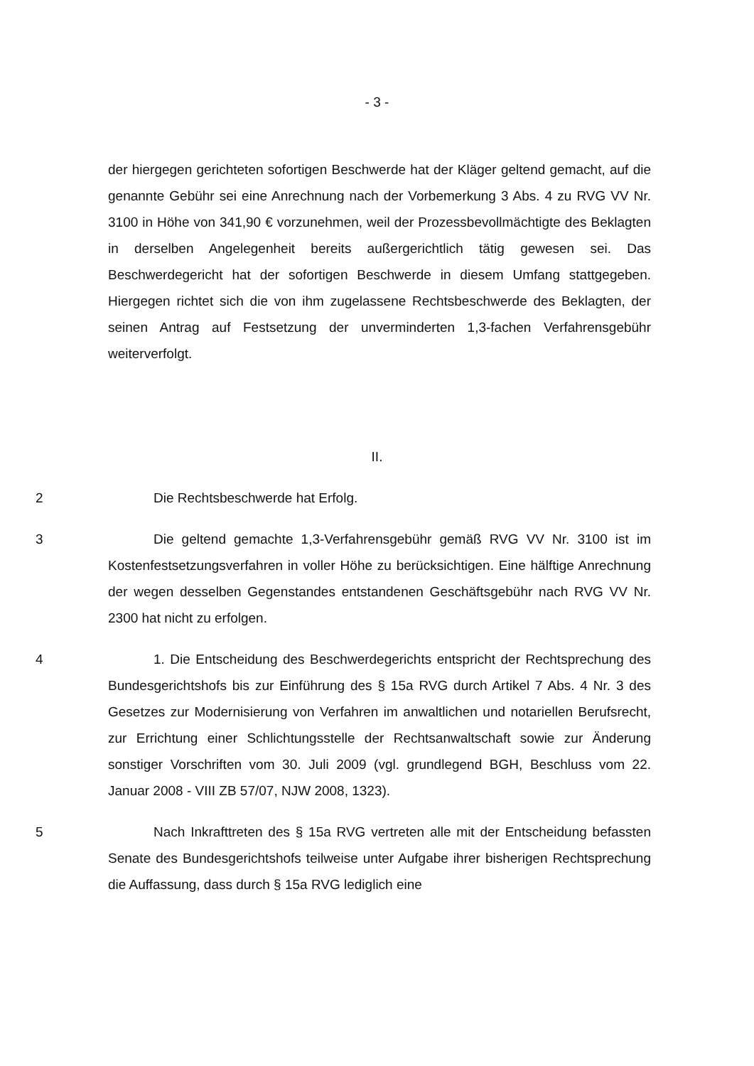- 3 -
der hiergegen gerichteten sofortigen Beschwerde hat der Kläger geltend gemacht, auf die genannte Gebühr sei eine Anrechnung nach der Vorbemerkung 3 Abs. 4 zu RVG VV Nr. 3100 in Höhe von 341,90 € vorzunehmen, weil der Prozessbevollmächtigte des Beklagten in derselben Angelegenheit bereits außergerichtlich tätig gewesen sei. Das Beschwerdegericht hat der sofortigen Beschwerde in diesem Umfang stattgegeben. Hiergegen richtet sich die von ihm zugelassene Rechtsbeschwerde des Beklagten, der seinen Antrag auf Festsetzung der unverminderten 1,3-fachen Verfahrensgebühr weiterverfolgt.
II.
2 Die Rechtsbeschwerde hat Erfolg.
3 Die geltend gemachte 1,3-Verfahrensgebühr gemäß RVG VV Nr. 3100 ist im Kostenfestsetzungsverfahren in voller Höhe zu berücksichtigen. Eine hälftige Anrechnung der wegen desselben Gegenstandes entstandenen Geschäftsgebühr nach RVG VV Nr. 2300 hat nicht zu erfolgen.
4 1. Die Entscheidung des Beschwerdegerichts entspricht der Rechtsprechung des Bundesgerichtshofs bis zur Einführung des § 15a RVG durch Artikel 7 Abs. 4 Nr. 3 des Gesetzes zur Modernisierung von Verfahren im anwaltlichen und notariellen Berufsrecht, zur Errichtung einer Schlichtungsstelle der Rechtsanwaltschaft sowie zur Änderung sonstiger Vorschriften vom 30. Juli 2009 (vgl. grundlegend BGH, Beschluss vom 22. Januar 2008 - VIII ZB 57/07, NJW 2008, 1323).
5 Nach Inkrafttreten des § 15a RVG vertreten alle mit der Entscheidung befassten Senate des Bundesgerichtshofs teilweise unter Aufgabe ihrer bisherigen Rechtsprechung die Auffassung, dass durch § 15a RVG lediglich eine